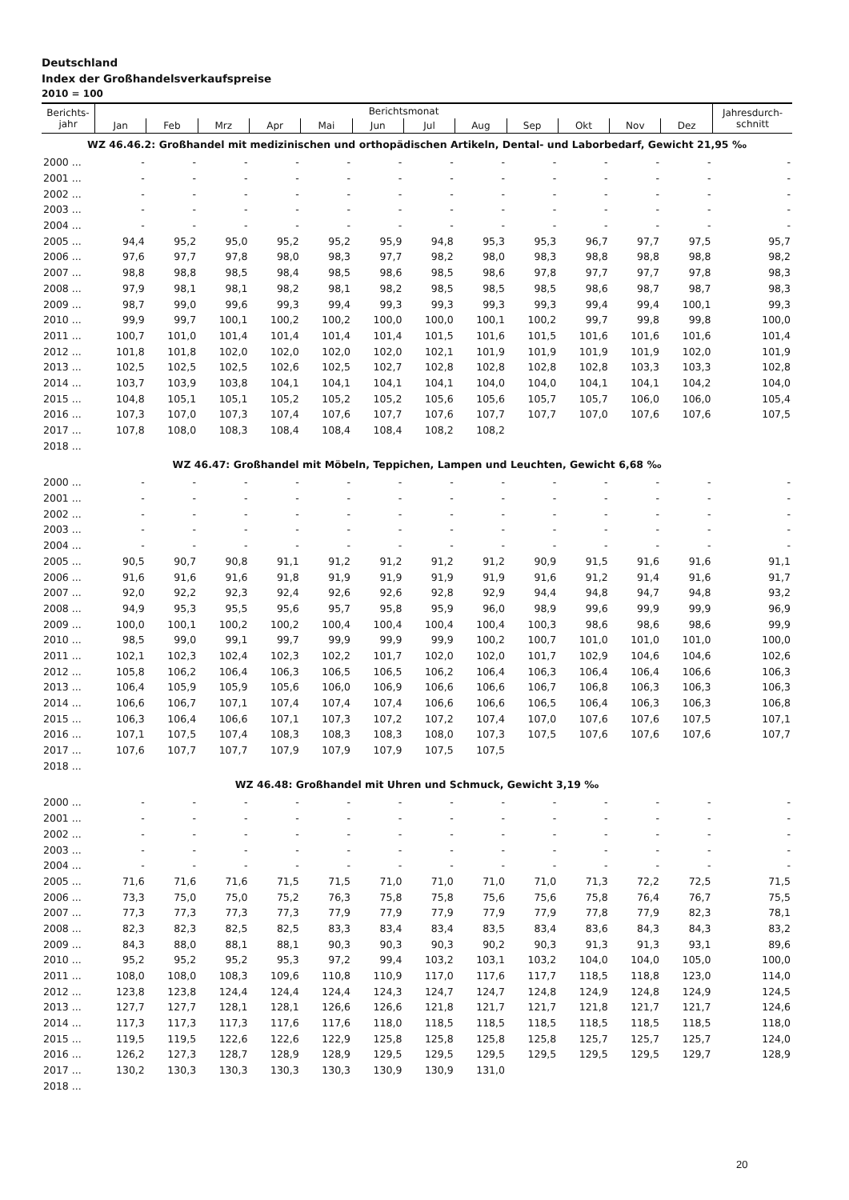Deutschland
Index der Großhandelsverkaufspreise
2010 = 100
| Berichts- jahr | Berichtsmonat | | | | | | | | | | | | Jahresdurch- schnitt |
| --- | --- | --- | --- | --- | --- | --- | --- | --- | --- | --- | --- | --- | --- |
| | Jan | Feb | Mrz | Apr | Mai | Jun | Jul | Aug | Sep | Okt | Nov | Dez | |
| WZ 46.46.2: Großhandel mit medizinischen und orthopädischen Artikeln, Dental- und Laborbedarf, Gewicht 21,95 ‰ | | | | | | | | | | | | | |
| 2000 ... | - | - | - | - | - | - | - | - | - | - | - | - | - |
| 2001 ... | - | - | - | - | - | - | - | - | - | - | - | - | - |
| 2002 ... | - | - | - | - | - | - | - | - | - | - | - | - | - |
| 2003 ... | - | - | - | - | - | - | - | - | - | - | - | - | - |
| 2004 ... | - | - | - | - | - | - | - | - | - | - | - | - | - |
| 2005 ... | 94,4 | 95,2 | 95,0 | 95,2 | 95,2 | 95,9 | 94,8 | 95,3 | 95,3 | 96,7 | 97,7 | 97,5 | 95,7 |
| 2006 ... | 97,6 | 97,7 | 97,8 | 98,0 | 98,3 | 97,7 | 98,2 | 98,0 | 98,3 | 98,8 | 98,8 | 98,8 | 98,2 |
| 2007 ... | 98,8 | 98,8 | 98,5 | 98,4 | 98,5 | 98,6 | 98,5 | 98,6 | 97,8 | 97,7 | 97,7 | 97,8 | 98,3 |
| 2008 ... | 97,9 | 98,1 | 98,1 | 98,2 | 98,1 | 98,2 | 98,5 | 98,5 | 98,5 | 98,6 | 98,7 | 98,7 | 98,3 |
| 2009 ... | 98,7 | 99,0 | 99,6 | 99,3 | 99,4 | 99,3 | 99,3 | 99,3 | 99,3 | 99,4 | 99,4 | 100,1 | 99,3 |
| 2010 ... | 99,9 | 99,7 | 100,1 | 100,2 | 100,2 | 100,0 | 100,0 | 100,1 | 100,2 | 99,7 | 99,8 | 99,8 | 100,0 |
| 2011 ... | 100,7 | 101,0 | 101,4 | 101,4 | 101,4 | 101,4 | 101,5 | 101,6 | 101,5 | 101,6 | 101,6 | 101,6 | 101,4 |
| 2012 ... | 101,8 | 101,8 | 102,0 | 102,0 | 102,0 | 102,0 | 102,1 | 101,9 | 101,9 | 101,9 | 101,9 | 102,0 | 101,9 |
| 2013 ... | 102,5 | 102,5 | 102,5 | 102,6 | 102,5 | 102,7 | 102,8 | 102,8 | 102,8 | 102,8 | 103,3 | 103,3 | 102,8 |
| 2014 ... | 103,7 | 103,9 | 103,8 | 104,1 | 104,1 | 104,1 | 104,1 | 104,0 | 104,0 | 104,1 | 104,1 | 104,2 | 104,0 |
| 2015 ... | 104,8 | 105,1 | 105,1 | 105,2 | 105,2 | 105,2 | 105,6 | 105,6 | 105,7 | 105,7 | 106,0 | 106,0 | 105,4 |
| 2016 ... | 107,3 | 107,0 | 107,3 | 107,4 | 107,6 | 107,7 | 107,6 | 107,7 | 107,7 | 107,0 | 107,6 | 107,6 | 107,5 |
| 2017 ... | 107,8 | 108,0 | 108,3 | 108,4 | 108,4 | 108,4 | 108,2 | 108,2 | | | | | |
| 2018 ... | | | | | | | | | | | | | |
| WZ 46.47: Großhandel mit Möbeln, Teppichen, Lampen und Leuchten, Gewicht 6,68 ‰ | | | | | | | | | | | | | |
| 2000 ... | - | - | - | - | - | - | - | - | - | - | - | - | - |
| 2001 ... | - | - | - | - | - | - | - | - | - | - | - | - | - |
| 2002 ... | - | - | - | - | - | - | - | - | - | - | - | - | - |
| 2003 ... | - | - | - | - | - | - | - | - | - | - | - | - | - |
| 2004 ... | - | - | - | - | - | - | - | - | - | - | - | - | - |
| 2005 ... | 90,5 | 90,7 | 90,8 | 91,1 | 91,2 | 91,2 | 91,2 | 91,2 | 90,9 | 91,5 | 91,6 | 91,6 | 91,1 |
| 2006 ... | 91,6 | 91,6 | 91,6 | 91,8 | 91,9 | 91,9 | 91,9 | 91,9 | 91,6 | 91,2 | 91,4 | 91,6 | 91,7 |
| 2007 ... | 92,0 | 92,2 | 92,3 | 92,4 | 92,6 | 92,6 | 92,8 | 92,9 | 94,4 | 94,8 | 94,7 | 94,8 | 93,2 |
| 2008 ... | 94,9 | 95,3 | 95,5 | 95,6 | 95,7 | 95,8 | 95,9 | 96,0 | 98,9 | 99,6 | 99,9 | 99,9 | 96,9 |
| 2009 ... | 100,0 | 100,1 | 100,2 | 100,2 | 100,4 | 100,4 | 100,4 | 100,4 | 100,3 | 98,6 | 98,6 | 98,6 | 99,9 |
| 2010 ... | 98,5 | 99,0 | 99,1 | 99,7 | 99,9 | 99,9 | 99,9 | 100,2 | 100,7 | 101,0 | 101,0 | 101,0 | 100,0 |
| 2011 ... | 102,1 | 102,3 | 102,4 | 102,3 | 102,2 | 101,7 | 102,0 | 102,0 | 101,7 | 102,9 | 104,6 | 104,6 | 102,6 |
| 2012 ... | 105,8 | 106,2 | 106,4 | 106,3 | 106,5 | 106,5 | 106,2 | 106,4 | 106,3 | 106,4 | 106,4 | 106,6 | 106,3 |
| 2013 ... | 106,4 | 105,9 | 105,9 | 105,6 | 106,0 | 106,9 | 106,6 | 106,6 | 106,7 | 106,8 | 106,3 | 106,3 | 106,3 |
| 2014 ... | 106,6 | 106,7 | 107,1 | 107,4 | 107,4 | 107,4 | 106,6 | 106,6 | 106,5 | 106,4 | 106,3 | 106,3 | 106,8 |
| 2015 ... | 106,3 | 106,4 | 106,6 | 107,1 | 107,3 | 107,2 | 107,2 | 107,4 | 107,0 | 107,6 | 107,6 | 107,5 | 107,1 |
| 2016 ... | 107,1 | 107,5 | 107,4 | 108,3 | 108,3 | 108,3 | 108,0 | 107,3 | 107,5 | 107,6 | 107,6 | 107,6 | 107,7 |
| 2017 ... | 107,6 | 107,7 | 107,7 | 107,9 | 107,9 | 107,9 | 107,5 | 107,5 | | | | | |
| 2018 ... | | | | | | | | | | | | | |
| WZ 46.48: Großhandel mit Uhren und Schmuck, Gewicht 3,19 ‰ | | | | | | | | | | | | | |
| 2000 ... | - | - | - | - | - | - | - | - | - | - | - | - | - |
| 2001 ... | - | - | - | - | - | - | - | - | - | - | - | - | - |
| 2002 ... | - | - | - | - | - | - | - | - | - | - | - | - | - |
| 2003 ... | - | - | - | - | - | - | - | - | - | - | - | - | - |
| 2004 ... | - | - | - | - | - | - | - | - | - | - | - | - | - |
| 2005 ... | 71,6 | 71,6 | 71,6 | 71,5 | 71,5 | 71,0 | 71,0 | 71,0 | 71,0 | 71,3 | 72,2 | 72,5 | 71,5 |
| 2006 ... | 73,3 | 75,0 | 75,0 | 75,2 | 76,3 | 75,8 | 75,8 | 75,6 | 75,6 | 75,8 | 76,4 | 76,7 | 75,5 |
| 2007 ... | 77,3 | 77,3 | 77,3 | 77,3 | 77,9 | 77,9 | 77,9 | 77,9 | 77,9 | 77,8 | 77,9 | 82,3 | 78,1 |
| 2008 ... | 82,3 | 82,3 | 82,5 | 82,5 | 83,3 | 83,4 | 83,4 | 83,5 | 83,4 | 83,6 | 84,3 | 84,3 | 83,2 |
| 2009 ... | 84,3 | 88,0 | 88,1 | 88,1 | 90,3 | 90,3 | 90,3 | 90,2 | 90,3 | 91,3 | 91,3 | 93,1 | 89,6 |
| 2010 ... | 95,2 | 95,2 | 95,2 | 95,3 | 97,2 | 99,4 | 103,2 | 103,1 | 103,2 | 104,0 | 104,0 | 105,0 | 100,0 |
| 2011 ... | 108,0 | 108,0 | 108,3 | 109,6 | 110,8 | 110,9 | 117,0 | 117,6 | 117,7 | 118,5 | 118,8 | 123,0 | 114,0 |
| 2012 ... | 123,8 | 123,8 | 124,4 | 124,4 | 124,4 | 124,3 | 124,7 | 124,7 | 124,8 | 124,9 | 124,8 | 124,9 | 124,5 |
| 2013 ... | 127,7 | 127,7 | 128,1 | 128,1 | 126,6 | 126,6 | 121,8 | 121,7 | 121,7 | 121,8 | 121,7 | 121,7 | 124,6 |
| 2014 ... | 117,3 | 117,3 | 117,3 | 117,6 | 117,6 | 118,0 | 118,5 | 118,5 | 118,5 | 118,5 | 118,5 | 118,5 | 118,0 |
| 2015 ... | 119,5 | 119,5 | 122,6 | 122,6 | 122,9 | 125,8 | 125,8 | 125,8 | 125,8 | 125,7 | 125,7 | 125,7 | 124,0 |
| 2016 ... | 126,2 | 127,3 | 128,7 | 128,9 | 128,9 | 129,5 | 129,5 | 129,5 | 129,5 | 129,5 | 129,5 | 129,7 | 128,9 |
| 2017 ... | 130,2 | 130,3 | 130,3 | 130,3 | 130,3 | 130,9 | 130,9 | 131,0 | | | | | |
| 2018 ... | | | | | | | | | | | | | |
20